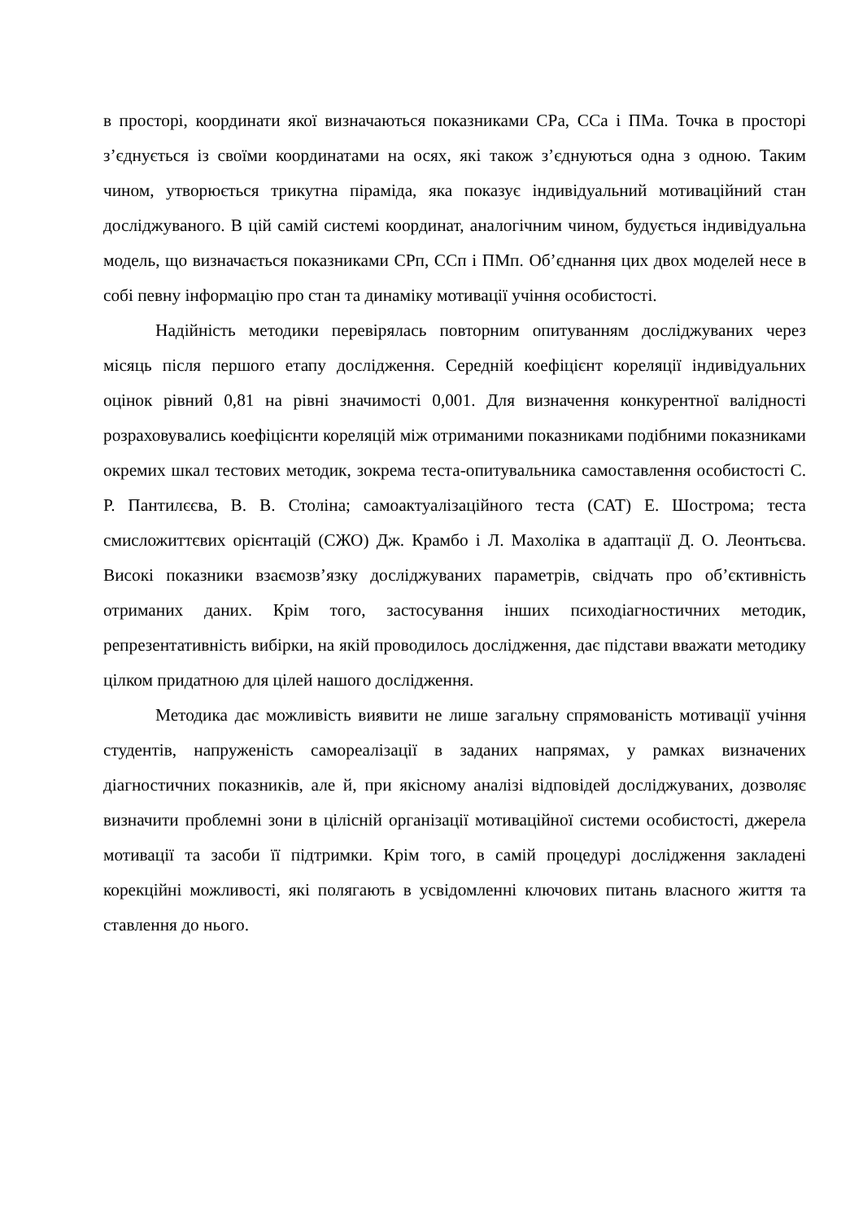в просторі, координати якої визначаються показниками СРа, ССа і ПМа. Точка в просторі з’єднується із своїми координатами на осях, які також з’єднуються одна з одною. Таким чином, утворюється трикутна піраміда, яка показує індивідуальний мотиваційний стан досліджуваного. В цій самій системі координат, аналогічним чином, будується індивідуальна модель, що визначається показниками СРп, ССп і ПМп. Об’єднання цих двох моделей несе в собі певну інформацію про стан та динаміку мотивації учіння особистості.
Надійність методики перевірялась повторним опитуванням досліджуваних через місяць після першого етапу дослідження. Середній коефіцієнт кореляції індивідуальних оцінок рівний 0,81 на рівні значимості 0,001. Для визначення конкурентної валідності розраховувались коефіцієнти кореляцій між отриманими показниками подібними показниками окремих шкал тестових методик, зокрема теста-опитувальника самоставлення особистості С. Р. Пантилєєва, В. В. Століна; самоактуалізаційного теста (САТ) Е. Шострома; теста смисложиттєвих орієнтацій (СЖО) Дж. Крамбо і Л. Махоліка в адаптації Д. О. Леонтьєва. Високі показники взаємозв’язку досліджуваних параметрів, свідчать про об’єктивність отриманих даних. Крім того, застосування інших психодіагностичних методик, репрезентативність вибірки, на якій проводилось дослідження, дає підстави вважати методику цілком придатною для цілей нашого дослідження.
Методика дає можливість виявити не лише загальну спрямованість мотивації учіння студентів, напруженість самореалізації в заданих напрямах, у рамках визначених діагностичних показників, але й, при якісному аналізі відповідей досліджуваних, дозволяє визначити проблемні зони в цілісній організації мотиваційної системи особистості, джерела мотивації та засоби її підтримки. Крім того, в самій процедурі дослідження закладені корекційні можливості, які полягають в усвідомленні ключових питань власного життя та ставлення до нього.